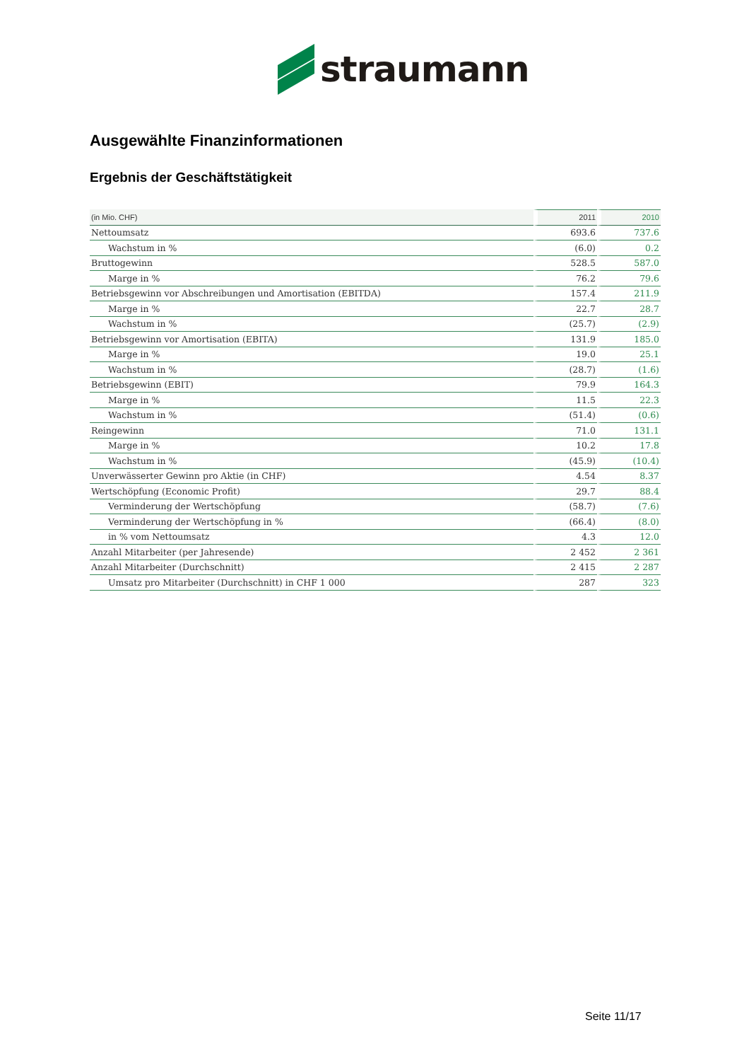straumann
Ausgewählte Finanzinformationen
Ergebnis der Geschäftstätigkeit
| (in Mio. CHF) | 2011 | 2010 |
| --- | --- | --- |
| Nettoumsatz | 693.6 | 737.6 |
| Wachstum in % | (6.0) | 0.2 |
| Bruttogewinn | 528.5 | 587.0 |
| Marge in % | 76.2 | 79.6 |
| Betriebsgewinn vor Abschreibungen und Amortisation (EBITDA) | 157.4 | 211.9 |
| Marge in % | 22.7 | 28.7 |
| Wachstum in % | (25.7) | (2.9) |
| Betriebsgewinn vor Amortisation (EBITA) | 131.9 | 185.0 |
| Marge in % | 19.0 | 25.1 |
| Wachstum in % | (28.7) | (1.6) |
| Betriebsgewinn (EBIT) | 79.9 | 164.3 |
| Marge in % | 11.5 | 22.3 |
| Wachstum in % | (51.4) | (0.6) |
| Reingewinn | 71.0 | 131.1 |
| Marge in % | 10.2 | 17.8 |
| Wachstum in % | (45.9) | (10.4) |
| Unverwässerter Gewinn pro Aktie (in CHF) | 4.54 | 8.37 |
| Wertschöpfung (Economic Profit) | 29.7 | 88.4 |
| Verminderung der Wertschöpfung | (58.7) | (7.6) |
| Verminderung der Wertschöpfung in % | (66.4) | (8.0) |
| in % vom Nettoumsatz | 4.3 | 12.0 |
| Anzahl Mitarbeiter (per Jahresende) | 2 452 | 2 361 |
| Anzahl Mitarbeiter (Durchschnitt) | 2 415 | 2 287 |
| Umsatz pro Mitarbeiter (Durchschnitt) in CHF 1 000 | 287 | 323 |
Seite 11/17